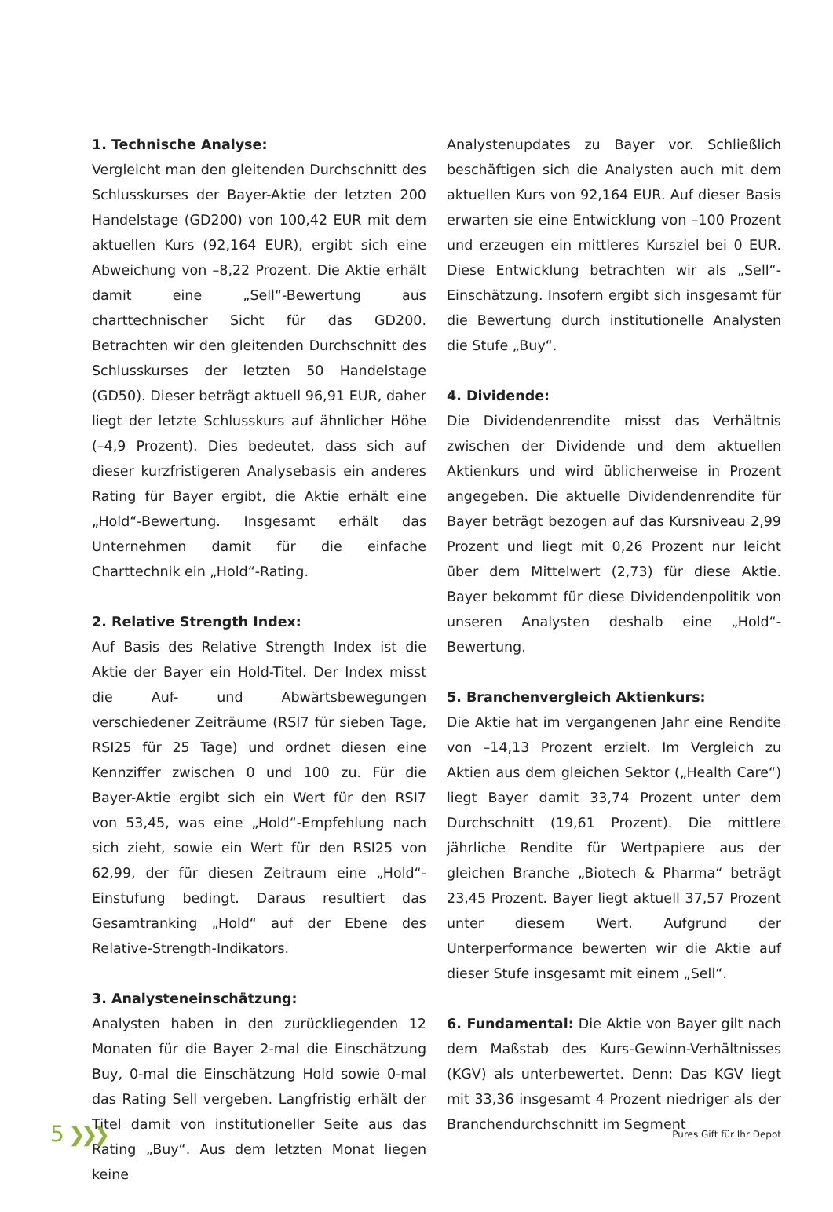1. Technische Analyse:
Vergleicht man den gleitenden Durchschnitt des Schlusskurses der Bayer-Aktie der letzten 200 Handelstage (GD200) von 100,42 EUR mit dem aktuellen Kurs (92,164 EUR), ergibt sich eine Abweichung von –8,22 Prozent. Die Aktie erhält damit eine „Sell“-Bewertung aus charttechnischer Sicht für das GD200. Betrachten wir den gleitenden Durchschnitt des Schlusskurses der letzten 50 Handelstage (GD50). Dieser beträgt aktuell 96,91 EUR, daher liegt der letzte Schlusskurs auf ähnlicher Höhe (–4,9 Prozent). Dies bedeutet, dass sich auf dieser kurzfristigeren Analysebasis ein anderes Rating für Bayer ergibt, die Aktie erhält eine „Hold“-Bewertung. Insgesamt erhält das Unternehmen damit für die einfache Charttechnik ein „Hold“-Rating.
2. Relative Strength Index:
Auf Basis des Relative Strength Index ist die Aktie der Bayer ein Hold-Titel. Der Index misst die Auf- und Abwärtsbewegungen verschiedener Zeiträume (RSI7 für sieben Tage, RSI25 für 25 Tage) und ordnet diesen eine Kennziffer zwischen 0 und 100 zu. Für die Bayer-Aktie ergibt sich ein Wert für den RSI7 von 53,45, was eine „Hold“-Empfehlung nach sich zieht, sowie ein Wert für den RSI25 von 62,99, der für diesen Zeitraum eine „Hold“-Einstufung bedingt. Daraus resultiert das Gesamtranking „Hold“ auf der Ebene des Relative-Strength-Indikators.
3. Analysteneinschätzung:
Analysten haben in den zurückliegenden 12 Monaten für die Bayer 2-mal die Einschätzung Buy, 0-mal die Einschätzung Hold sowie 0-mal das Rating Sell vergeben. Langfristig erhält der Titel damit von institutioneller Seite aus das Rating „Buy“. Aus dem letzten Monat liegen keine
Analystenupdates zu Bayer vor. Schließlich beschäftigen sich die Analysten auch mit dem aktuellen Kurs von 92,164 EUR. Auf dieser Basis erwarten sie eine Entwicklung von –100 Prozent und erzeugen ein mittleres Kursziel bei 0 EUR. Diese Entwicklung betrachten wir als „Sell“-Einschätzung. Insofern ergibt sich insgesamt für die Bewertung durch institutionelle Analysten die Stufe „Buy“.
4. Dividende:
Die Dividendenrendite misst das Verhältnis zwischen der Dividende und dem aktuellen Aktienkurs und wird üblicherweise in Prozent angegeben. Die aktuelle Dividendenrendite für Bayer beträgt bezogen auf das Kursniveau 2,99 Prozent und liegt mit 0,26 Prozent nur leicht über dem Mittelwert (2,73) für diese Aktie. Bayer bekommt für diese Dividendenpolitik von unseren Analysten deshalb eine „Hold“-Bewertung.
5. Branchenvergleich Aktienkurs:
Die Aktie hat im vergangenen Jahr eine Rendite von –14,13 Prozent erzielt. Im Vergleich zu Aktien aus dem gleichen Sektor („Health Care“) liegt Bayer damit 33,74 Prozent unter dem Durchschnitt (19,61 Prozent). Die mittlere jährliche Rendite für Wertpapiere aus der gleichen Branche „Biotech & Pharma“ beträgt 23,45 Prozent. Bayer liegt aktuell 37,57 Prozent unter diesem Wert. Aufgrund der Unterperformance bewerten wir die Aktie auf dieser Stufe insgesamt mit einem „Sell“.
6. Fundamental: Die Aktie von Bayer gilt nach dem Maßstab des Kurs-Gewinn-Verhältnisses (KGV) als unterbewertet. Denn: Das KGV liegt mit 33,36 insgesamt 4 Prozent niedriger als der Branchendurchschnitt im Segment
5 ❯❯❯
Pures Gift für Ihr Depot